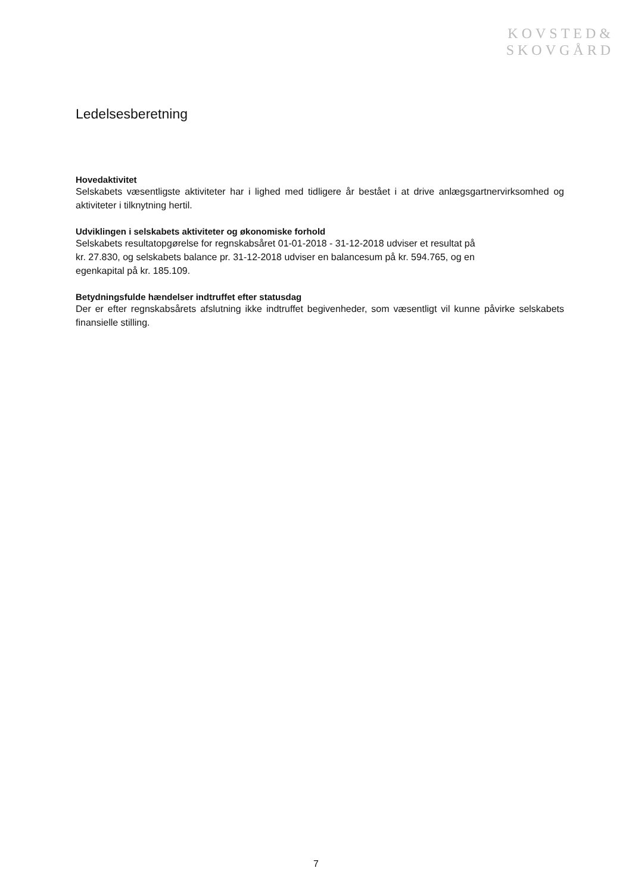KOVSTED&
SKOVGÅRD
Ledelsesberetning
Hovedaktivitet
Selskabets væsentligste aktiviteter har i lighed med tidligere år bestået i at drive anlægsgartnervirksomhed og aktiviteter i tilknytning hertil.
Udviklingen i selskabets aktiviteter og økonomiske forhold
Selskabets resultatopgørelse for regnskabsåret 01-01-2018 - 31-12-2018 udviser et resultat på
kr. 27.830, og selskabets balance pr. 31-12-2018 udviser en balancesum på kr. 594.765, og en
egenkapital på kr. 185.109.
Betydningsfulde hændelser indtruffet efter statusdag
Der er efter regnskabsårets afslutning ikke indtruffet begivenheder, som væsentligt vil kunne påvirke selskabets finansielle stilling.
7